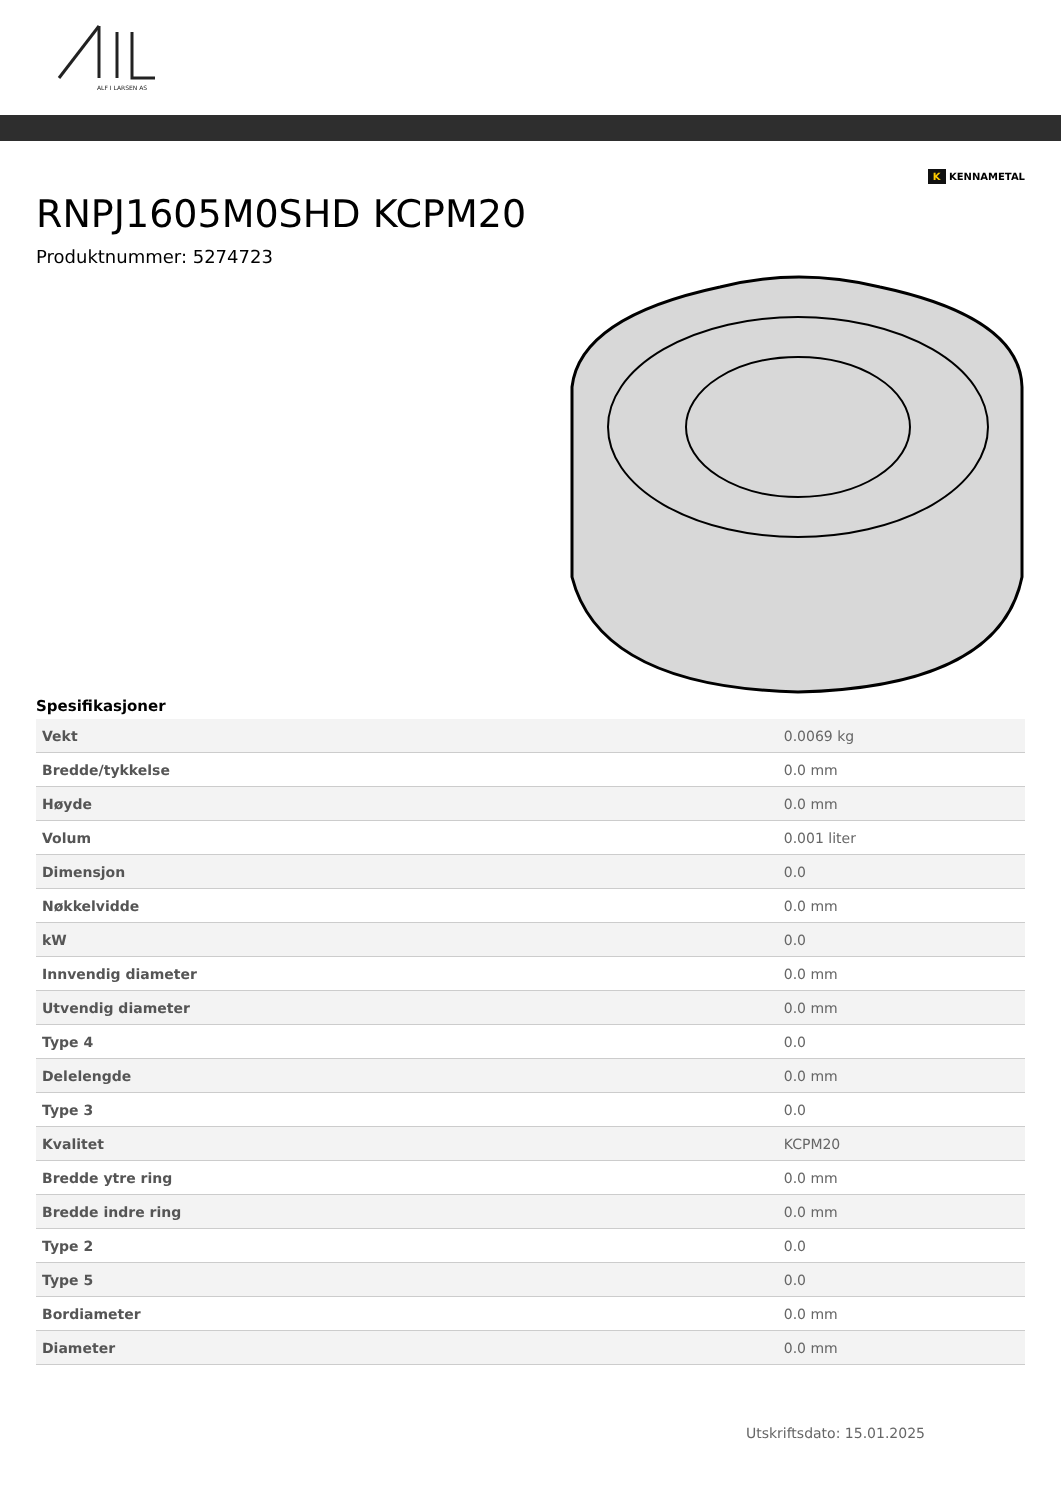ALF I LARSEN AS
K KENNAMETAL
RNPJ1605M0SHD KCPM20
Produktnummer: 5274723
Spesifikasjoner
| Vekt | 0.0069 kg |
| Bredde/tykkelse | 0.0 mm |
| Høyde | 0.0 mm |
| Volum | 0.001 liter |
| Dimensjon | 0.0 |
| Nøkkelvidde | 0.0 mm |
| kW | 0.0 |
| Innvendig diameter | 0.0 mm |
| Utvendig diameter | 0.0 mm |
| Type 4 | 0.0 |
| Delelengde | 0.0 mm |
| Type 3 | 0.0 |
| Kvalitet | KCPM20 |
| Bredde ytre ring | 0.0 mm |
| Bredde indre ring | 0.0 mm |
| Type 2 | 0.0 |
| Type 5 | 0.0 |
| Bordiameter | 0.0 mm |
| Diameter | 0.0 mm |
Utskriftsdato: 15.01.2025